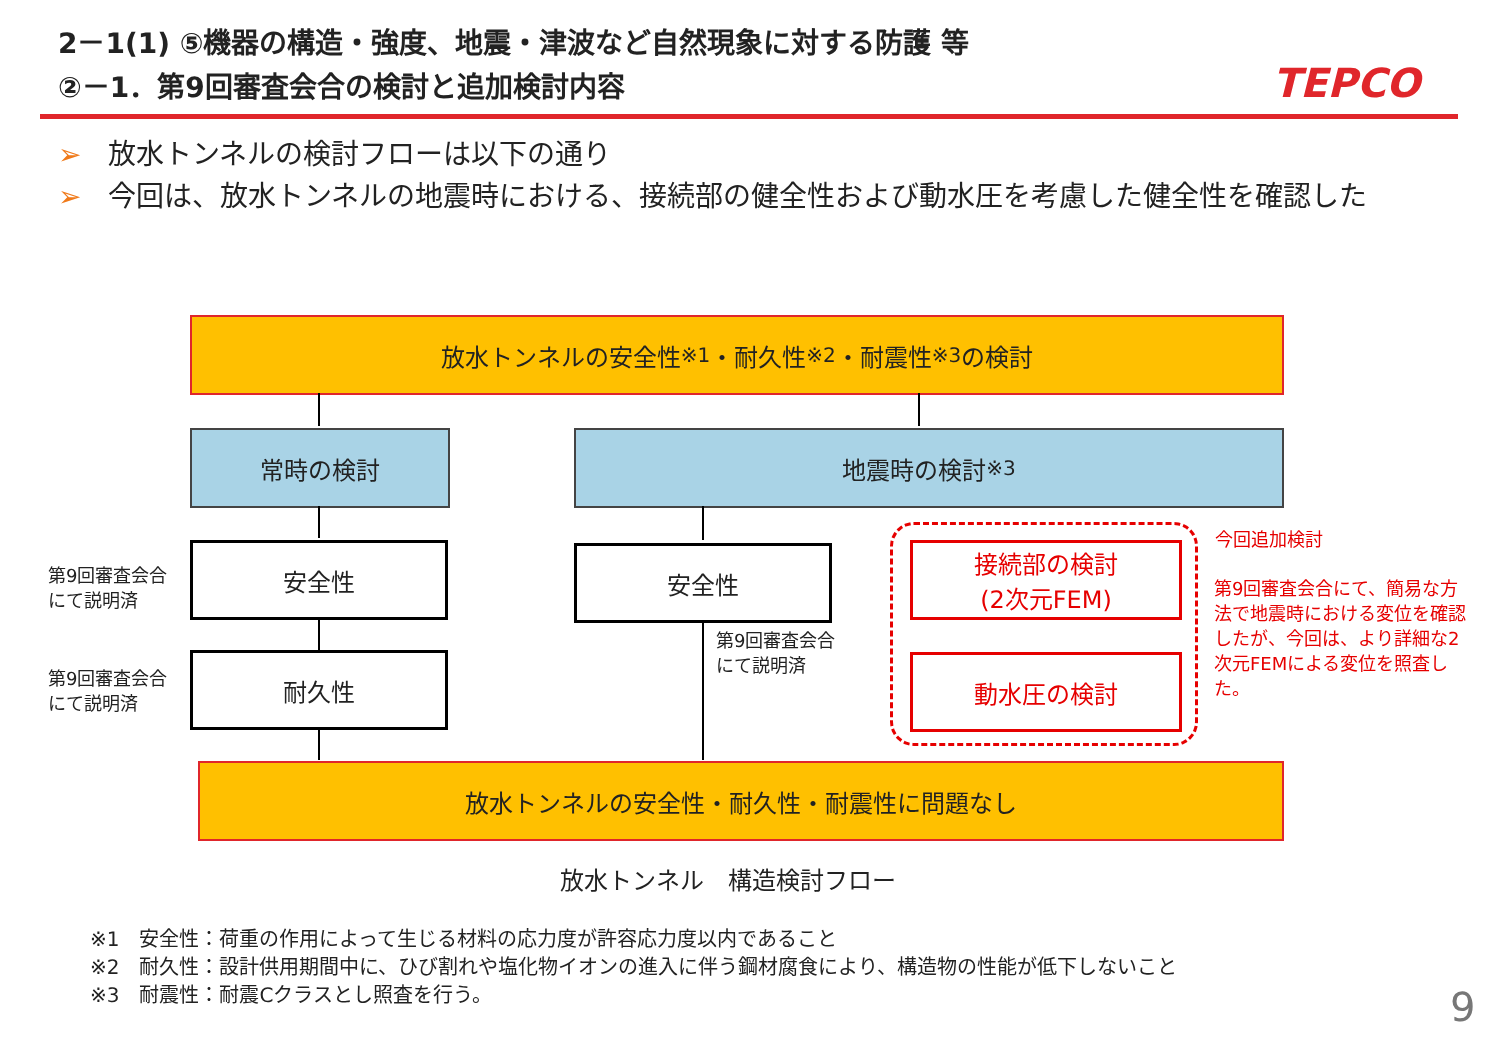2－1(1) ⑤機器の構造・強度、地震・津波など自然現象に対する防護 等
②－1．第9回審査会合の検討と追加検討内容
TEPCO
➢ 放水トンネルの検討フローは以下の通り
➢ 今回は、放水トンネルの地震時における、接続部の健全性および動水圧を考慮した健全性を確認した
放水トンネルの安全性<sup>※1</sup>・耐久性<sup>※2</sup>・耐震性<sup>※3</sup>の検討
常時の検討 地震時の検討<sup>※3</sup>
第9回審査会合
にて説明済
安全性
第9回審査会合
にて説明済
耐久性
安全性
第9回審査会合
にて説明済
接続部の検討
(2次元FEM)
動水圧の検討
今回追加検討
第9回審査会合にて、簡易な方法で地震時における変位を確認したが、今回は、より詳細な2次元FEMによる変位を照査した。
放水トンネルの安全性・耐久性・耐震性に問題なし
放水トンネル　構造検討フロー
※1　安全性：荷重の作用によって生じる材料の応力度が許容応力度以内であること
※2　耐久性：設計供用期間中に、ひび割れや塩化物イオンの進入に伴う鋼材腐食により、構造物の性能が低下しないこと
※3　耐震性：耐震Cクラスとし照査を行う。
9